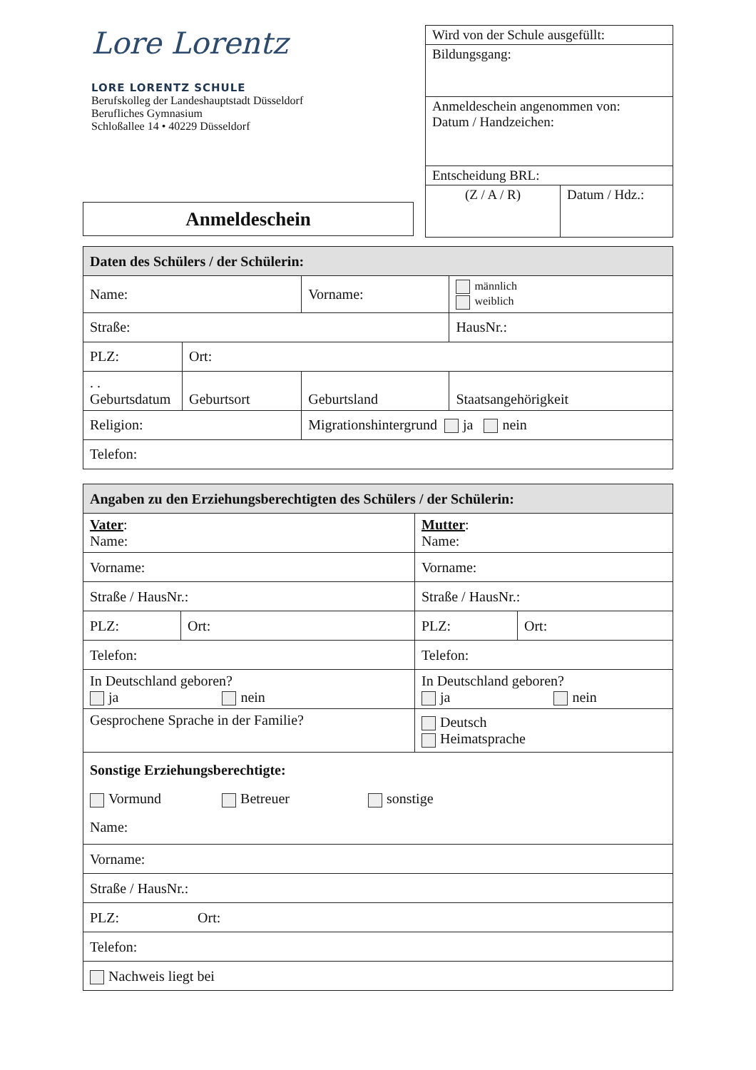Lore Lorentz
LORE LORENTZ SCHULE
Berufskolleg der Landeshauptstadt Düsseldorf
Berufliches Gymnasium
Schloßallee 14 • 40229 Düsseldorf
| Wird von der Schule ausgefüllt: | |
| Bildungsgang: | |
| Anmeldeschein angenommen von: Datum / Handzeichen: | |
| Entscheidung BRL: | |
| (Z / A / R) | Datum / Hdz.: |
Anmeldeschein
| Daten des Schülers / der Schülerin: | | | | |
| Name: | | Vorname: | | männlich weiblich |
| Straße: | | | | HausNr.: |
| PLZ: | Ort: | | | |
| . . Geburtsdatum | Geburtsort | Geburtsland | Staatsangehörigkeit | |
| Religion: | | Migrationshintergrund ja nein | | |
| Telefon: | | | | |
| Angaben zu den Erziehungsberechtigten des Schülers / der Schülerin: | | | |
| Vater : Name: | | Mutter : Name: | |
| Vorname: | | Vorname: | |
| Straße / HausNr.: | | Straße / HausNr.: | |
| PLZ: | Ort: | PLZ: | Ort: |
| Telefon: | | Telefon: | |
| In Deutschland geboren? ja nein | | In Deutschland geboren? ja nein | |
| Gesprochene Sprache in der Familie? | | Deutsch Heimatsprache | |
| Sonstige Erziehungsberechtigte: Vormund Betreuer sonstige Name: | | | |
| Vorname: | | | |
| Straße / HausNr.: | | | |
| PLZ: Ort: | | | |
| Telefon: | | | |
| Nachweis liegt bei | | | |